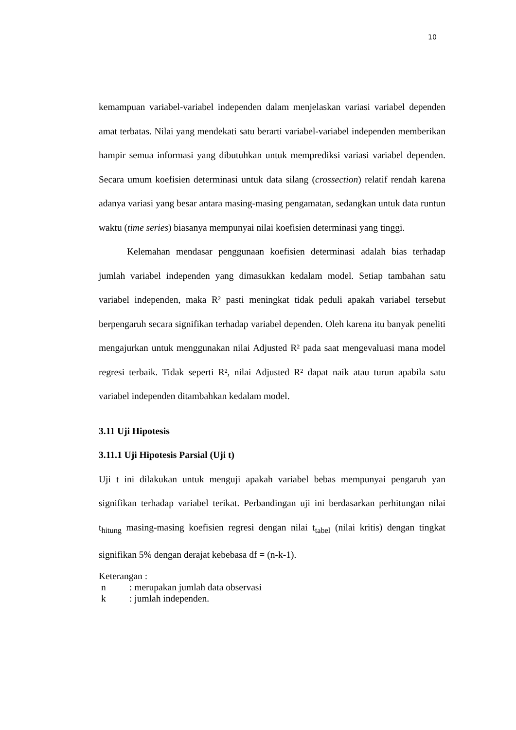10
kemampuan variabel-variabel independen dalam menjelaskan variasi variabel dependen amat terbatas. Nilai yang mendekati satu berarti variabel-variabel independen memberikan hampir semua informasi yang dibutuhkan untuk memprediksi variasi variabel dependen. Secara umum koefisien determinasi untuk data silang (crossection) relatif rendah karena adanya variasi yang besar antara masing-masing pengamatan, sedangkan untuk data runtun waktu (time series) biasanya mempunyai nilai koefisien determinasi yang tinggi.
Kelemahan mendasar penggunaan koefisien determinasi adalah bias terhadap jumlah variabel independen yang dimasukkan kedalam model. Setiap tambahan satu variabel independen, maka R² pasti meningkat tidak peduli apakah variabel tersebut berpengaruh secara signifikan terhadap variabel dependen. Oleh karena itu banyak peneliti mengajurkan untuk menggunakan nilai Adjusted R² pada saat mengevaluasi mana model regresi terbaik. Tidak seperti R², nilai Adjusted R² dapat naik atau turun apabila satu variabel independen ditambahkan kedalam model.
3.11 Uji Hipotesis
3.11.1 Uji Hipotesis Parsial (Uji t)
Uji t ini dilakukan untuk menguji apakah variabel bebas mempunyai pengaruh yan signifikan terhadap variabel terikat. Perbandingan uji ini berdasarkan perhitungan nilai t<sub>hitung</sub> masing-masing koefisien regresi dengan nilai t<sub>tabel</sub> (nilai kritis) dengan tingkat signifikan 5% dengan derajat kebebasa df = (n-k-1).
Keterangan :
n: merupakan jumlah data observasi
k: jumlah independen.